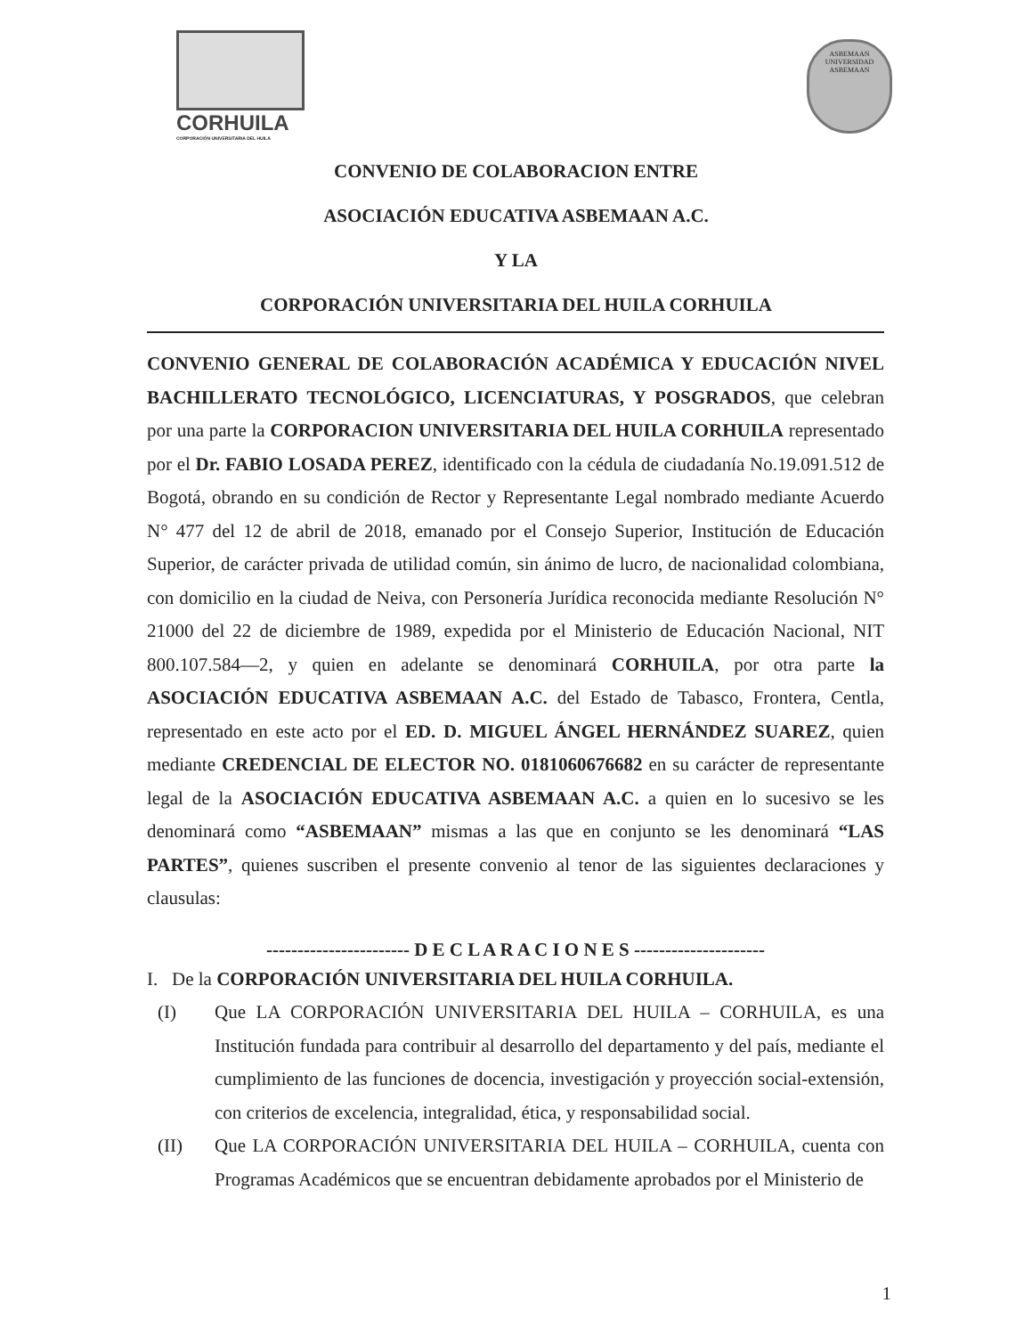CORHUILA
CORPORACIÓN UNIVERSITARIA DEL HUILA
ASBEMAAN
UNIVERSIDAD ASBEMAAN
CONVENIO DE COLABORACION ENTRE
ASOCIACIÓN EDUCATIVA ASBEMAAN A.C.
Y LA
CORPORACIÓN UNIVERSITARIA DEL HUILA CORHUILA
CONVENIO GENERAL DE COLABORACIÓN ACADÉMICA Y EDUCACIÓN NIVEL BACHILLERATO TECNOLÓGICO, LICENCIATURAS, Y POSGRADOS, que celebran por una parte la CORPORACION UNIVERSITARIA DEL HUILA CORHUILA representado por el Dr. FABIO LOSADA PEREZ, identificado con la cédula de ciudadanía No.19.091.512 de Bogotá, obrando en su condición de Rector y Representante Legal nombrado mediante Acuerdo N° 477 del 12 de abril de 2018, emanado por el Consejo Superior, Institución de Educación Superior, de carácter privada de utilidad común, sin ánimo de lucro, de nacionalidad colombiana, con domicilio en la ciudad de Neiva, con Personería Jurídica reconocida mediante Resolución N° 21000 del 22 de diciembre de 1989, expedida por el Ministerio de Educación Nacional, NIT 800.107.584—2, y quien en adelante se denominará CORHUILA, por otra parte la ASOCIACIÓN EDUCATIVA ASBEMAAN A.C. del Estado de Tabasco, Frontera, Centla, representado en este acto por el ED. D. MIGUEL ÁNGEL HERNÁNDEZ SUAREZ, quien mediante CREDENCIAL DE ELECTOR NO. 0181060676682 en su carácter de representante legal de la ASOCIACIÓN EDUCATIVA ASBEMAAN A.C. a quien en lo sucesivo se les denominará como “ASBEMAAN” mismas a las que en conjunto se les denominará “LAS PARTES”, quienes suscriben el presente convenio al tenor de las siguientes declaraciones y clausulas:
----------------------- D E C L A R A C I O N E S ---------------------
I. De la CORPORACIÓN UNIVERSITARIA DEL HUILA CORHUILA.
(I)
Que LA CORPORACIÓN UNIVERSITARIA DEL HUILA – CORHUILA, es una Institución fundada para contribuir al desarrollo del departamento y del país, mediante el cumplimiento de las funciones de docencia, investigación y proyección social-extensión, con criterios de excelencia, integralidad, ética, y responsabilidad social.
(II)
Que LA CORPORACIÓN UNIVERSITARIA DEL HUILA – CORHUILA, cuenta con Programas Académicos que se encuentran debidamente aprobados por el Ministerio de
1